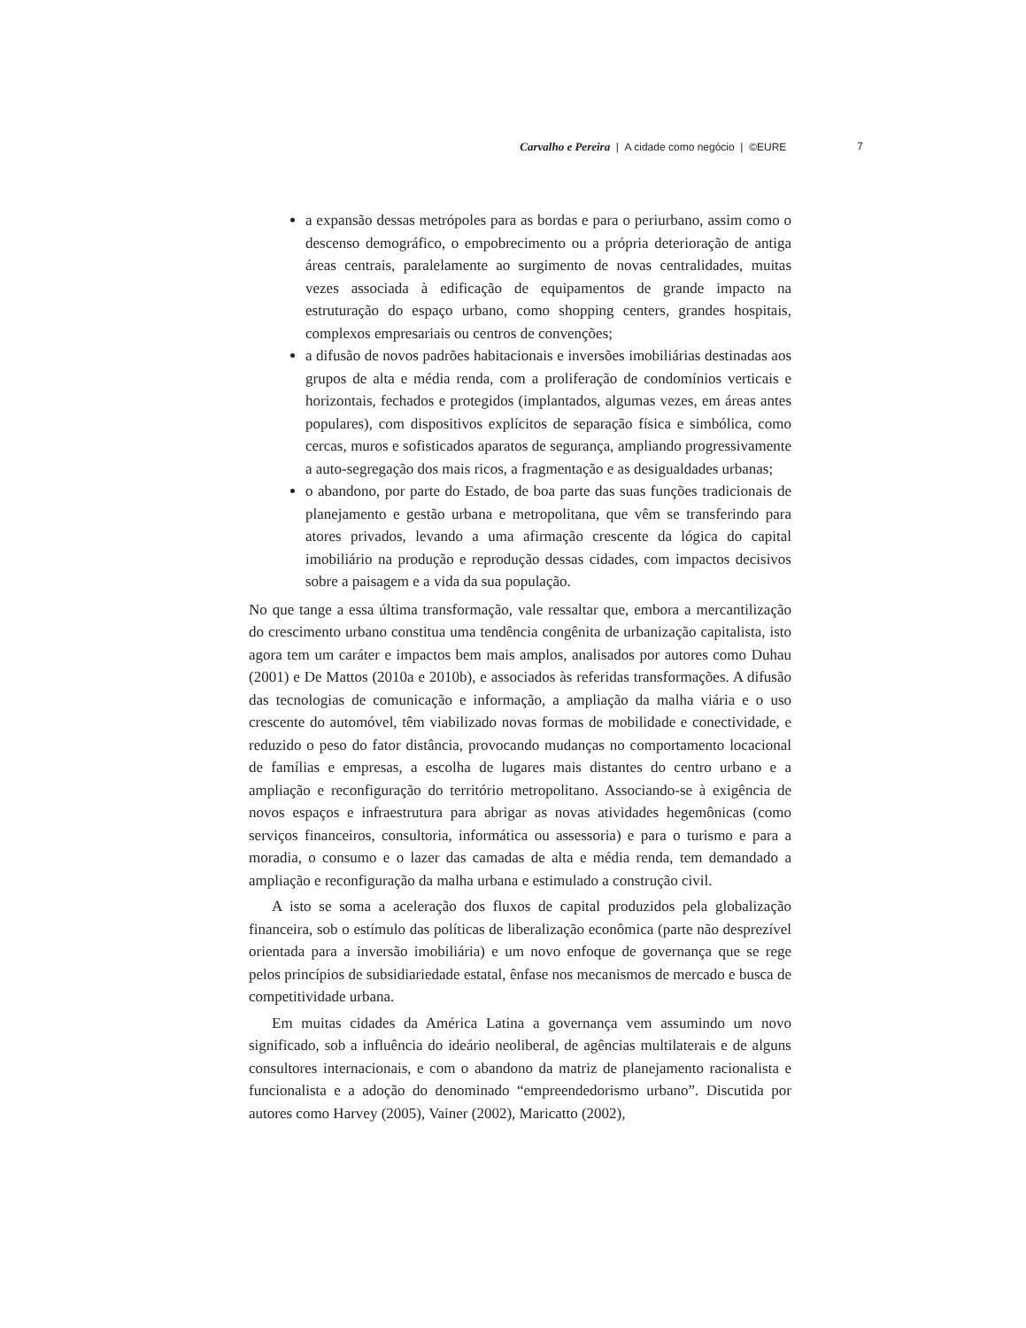Carvalho e Pereira | A cidade como negócio | ©EURE 7
a expansão dessas metrópoles para as bordas e para o periurbano, assim como o descenso demográfico, o empobrecimento ou a própria deterioração de antiga áreas centrais, paralelamente ao surgimento de novas centralidades, muitas vezes associada à edificação de equipamentos de grande impacto na estruturação do espaço urbano, como shopping centers, grandes hospitais, complexos empresariais ou centros de convenções;
a difusão de novos padrões habitacionais e inversões imobiliárias destinadas aos grupos de alta e média renda, com a proliferação de condomínios verticais e horizontais, fechados e protegidos (implantados, algumas vezes, em áreas antes populares), com dispositivos explícitos de separação física e simbólica, como cercas, muros e sofisticados aparatos de segurança, ampliando progressivamente a auto-segregação dos mais ricos, a fragmentação e as desigualdades urbanas;
o abandono, por parte do Estado, de boa parte das suas funções tradicionais de planejamento e gestão urbana e metropolitana, que vêm se transferindo para atores privados, levando a uma afirmação crescente da lógica do capital imobiliário na produção e reprodução dessas cidades, com impactos decisivos sobre a paisagem e a vida da sua população.
No que tange a essa última transformação, vale ressaltar que, embora a mercantilização do crescimento urbano constitua uma tendência congênita de urbanização capitalista, isto agora tem um caráter e impactos bem mais amplos, analisados por autores como Duhau (2001) e De Mattos (2010a e 2010b), e associados às referidas transformações. A difusão das tecnologias de comunicação e informação, a ampliação da malha viária e o uso crescente do automóvel, têm viabilizado novas formas de mobilidade e conectividade, e reduzido o peso do fator distância, provocando mudanças no comportamento locacional de famílias e empresas, a escolha de lugares mais distantes do centro urbano e a ampliação e reconfiguração do território metropolitano. Associando-se à exigência de novos espaços e infraestrutura para abrigar as novas atividades hegemônicas (como serviços financeiros, consultoria, informática ou assessoria) e para o turismo e para a moradia, o consumo e o lazer das camadas de alta e média renda, tem demandado a ampliação e reconfiguração da malha urbana e estimulado a construção civil.
A isto se soma a aceleração dos fluxos de capital produzidos pela globalização financeira, sob o estímulo das políticas de liberalização econômica (parte não desprezível orientada para a inversão imobiliária) e um novo enfoque de governança que se rege pelos princípios de subsidiariedade estatal, ênfase nos mecanismos de mercado e busca de competitividade urbana.
Em muitas cidades da América Latina a governança vem assumindo um novo significado, sob a influência do ideário neoliberal, de agências multilaterais e de alguns consultores internacionais, e com o abandono da matriz de planejamento racionalista e funcionalista e a adoção do denominado “empreendedorismo urbano”. Discutida por autores como Harvey (2005), Vainer (2002), Maricatto (2002),